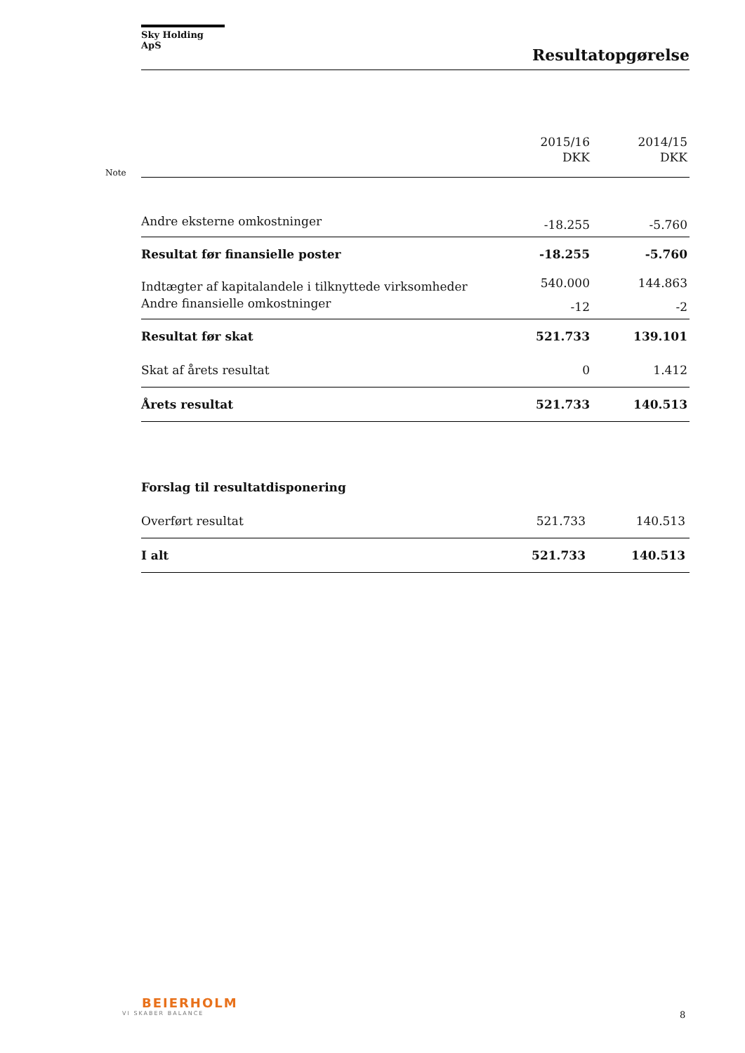Sky Holding ApS
Resultatopgørelse
| | | 2015/16 | 2014/15 |
| Note | | DKK | DKK |
| | Andre eksterne omkostninger | -18.255 | -5.760 |
| | Resultat før finansielle poster | -18.255 | -5.760 |
| | Indtægter af kapitalandele i tilknyttede virksomheder | 540.000 | 144.863 |
| | Andre finansielle omkostninger | -12 | -2 |
| | Resultat før skat | 521.733 | 139.101 |
| | Skat af årets resultat | 0 | 1.412 |
| | Årets resultat | 521.733 | 140.513 |
| | Forslag til resultatdisponering | | |
| | Overført resultat | 521.733 | 140.513 |
| | I alt | 521.733 | 140.513 |
BEIERHOLM
VI SKABER BALANCE
8